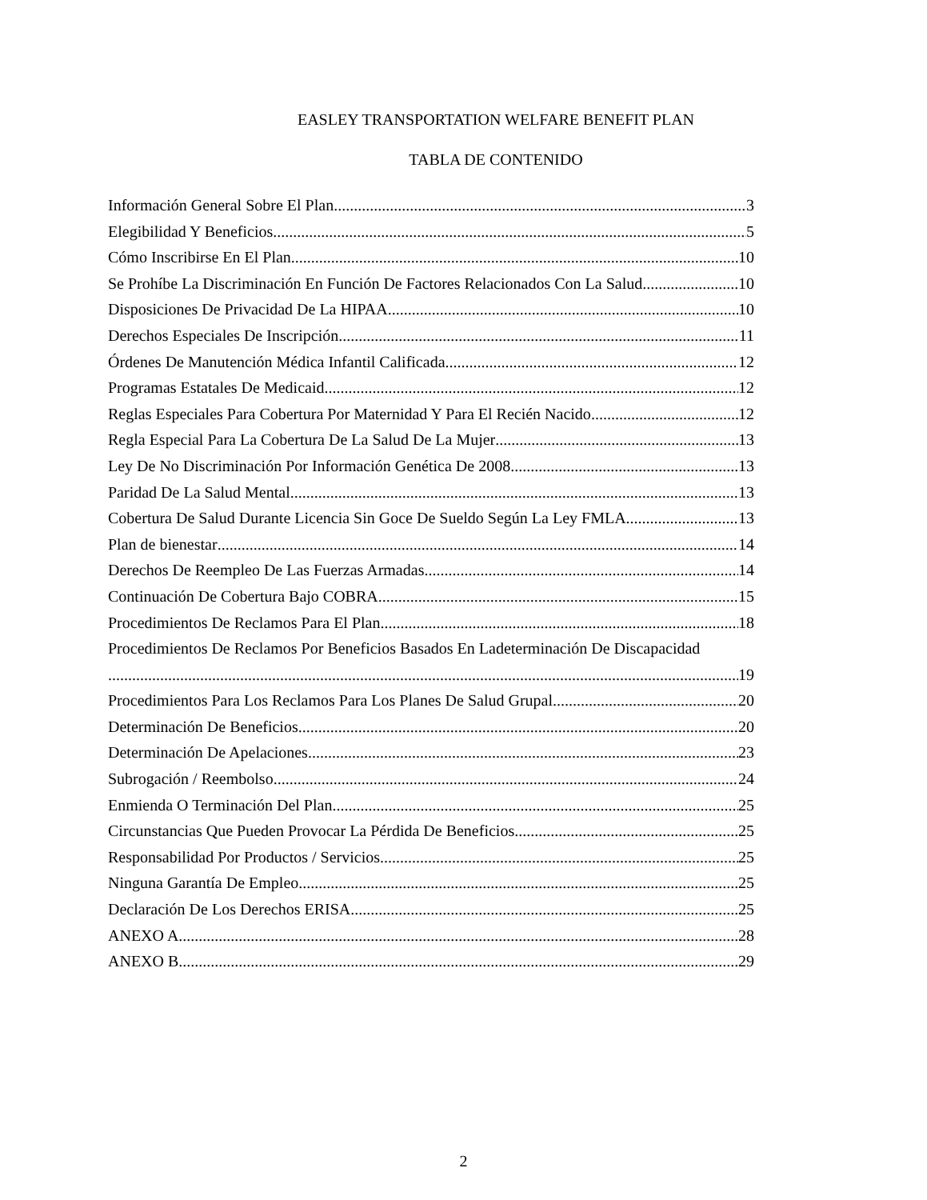EASLEY TRANSPORTATION WELFARE BENEFIT PLAN
TABLA DE CONTENIDO
Información General Sobre El Plan 3
Elegibilidad Y Beneficios 5
Cómo Inscribirse En El Plan 10
Se Prohíbe La Discriminación En Función De Factores Relacionados Con La Salud 10
Disposiciones De Privacidad De La HIPAA 10
Derechos Especiales De Inscripción 11
Órdenes De Manutención Médica Infantil Calificada 12
Programas Estatales De Medicaid 12
Reglas Especiales Para Cobertura Por Maternidad Y Para El Recién Nacido 12
Regla Especial Para La Cobertura De La Salud De La Mujer 13
Ley De No Discriminación Por Información Genética De 2008 13
Paridad De La Salud Mental 13
Cobertura De Salud Durante Licencia Sin Goce De Sueldo Según La Ley FMLA 13
Plan de bienestar 14
Derechos De Reempleo De Las Fuerzas Armadas 14
Continuación De Cobertura Bajo COBRA 15
Procedimientos De Reclamos Para El Plan 18
Procedimientos De Reclamos Por Beneficios Basados En Ladeterminación De Discapacidad
19
Procedimientos Para Los Reclamos Para Los Planes De Salud Grupal 20
Determinación De Beneficios 20
Determinación De Apelaciones 23
Subrogación / Reembolso 24
Enmienda O Terminación Del Plan 25
Circunstancias Que Pueden Provocar La Pérdida De Beneficios 25
Responsabilidad Por Productos / Servicios 25
Ninguna Garantía De Empleo 25
Declaración De Los Derechos ERISA 25
ANEXO A 28
ANEXO B 29
2